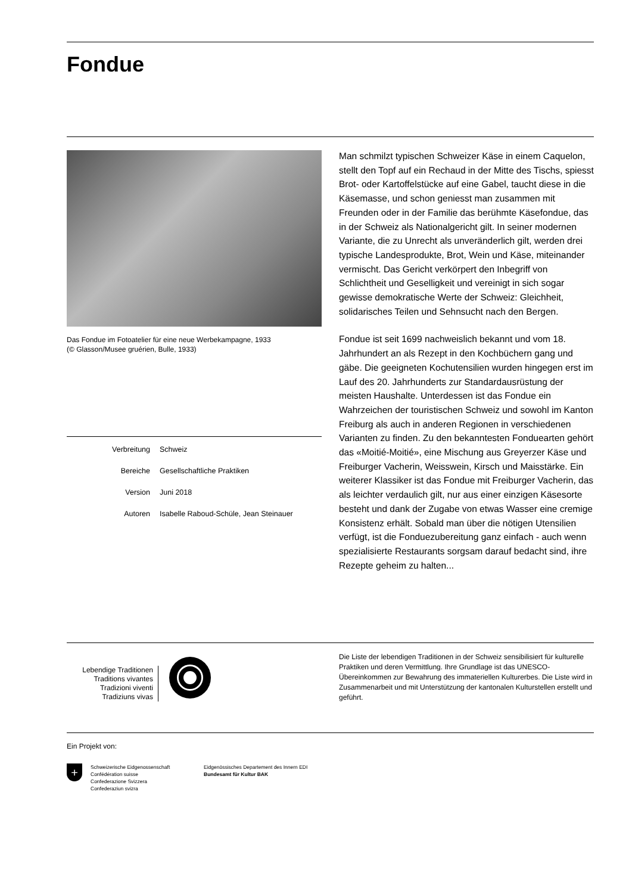Fondue
Das Fondue im Fotoatelier für eine neue Werbekampagne, 1933
(© Glasson/Musee gruérien, Bulle, 1933)
| Verbreitung | Schweiz |
| Bereiche | Gesellschaftliche Praktiken |
| Version | Juni 2018 |
| Autoren | Isabelle Raboud-Schüle, Jean Steinauer |
Man schmilzt typischen Schweizer Käse in einem Caquelon, stellt den Topf auf ein Rechaud in der Mitte des Tischs, spiesst Brot- oder Kartoffelstücke auf eine Gabel, taucht diese in die Käsemasse, und schon geniesst man zusammen mit Freunden oder in der Familie das berühmte Käsefondue, das in der Schweiz als Nationalgericht gilt. In seiner modernen Variante, die zu Unrecht als unveränderlich gilt, werden drei typische Landesprodukte, Brot, Wein und Käse, miteinander vermischt. Das Gericht verkörpert den Inbegriff von Schlichtheit und Geselligkeit und vereinigt in sich sogar gewisse demokratische Werte der Schweiz: Gleichheit, solidarisches Teilen und Sehnsucht nach den Bergen.
Fondue ist seit 1699 nachweislich bekannt und vom 18. Jahrhundert an als Rezept in den Kochbüchern gang und gäbe. Die geeigneten Kochutensilien wurden hingegen erst im Lauf des 20. Jahrhunderts zur Standardausrüstung der meisten Haushalte. Unterdessen ist das Fondue ein Wahrzeichen der touristischen Schweiz und sowohl im Kanton Freiburg als auch in anderen Regionen in verschiedenen Varianten zu finden. Zu den bekanntesten Fonduearten gehört das «Moitié-Moitié», eine Mischung aus Greyerzer Käse und Freiburger Vacherin, Weisswein, Kirsch und Maisstärke. Ein weiterer Klassiker ist das Fondue mit Freiburger Vacherin, das als leichter verdaulich gilt, nur aus einer einzigen Käsesorte besteht und dank der Zugabe von etwas Wasser eine cremige Konsistenz erhält. Sobald man über die nötigen Utensilien verfügt, ist die Fonduezubereitung ganz einfach - auch wenn spezialisierte Restaurants sorgsam darauf bedacht sind, ihre Rezepte geheim zu halten...
Lebendige Traditionen
Traditions vivantes
Tradizioni viventi
Tradiziuns vivas
Die Liste der lebendigen Traditionen in der Schweiz sensibilisiert für kulturelle Praktiken und deren Vermittlung. Ihre Grundlage ist das UNESCO-Übereinkommen zur Bewahrung des immateriellen Kulturerbes. Die Liste wird in Zusammenarbeit und mit Unterstützung der kantonalen Kulturstellen erstellt und geführt.
Ein Projekt von:
+
Schweizerische Eidgenossenschaft
Confédération suisse
Confederazione Svizzera
Confederaziun svizra
Eidgenössisches Departement des Innern EDI
Bundesamt für Kultur BAK